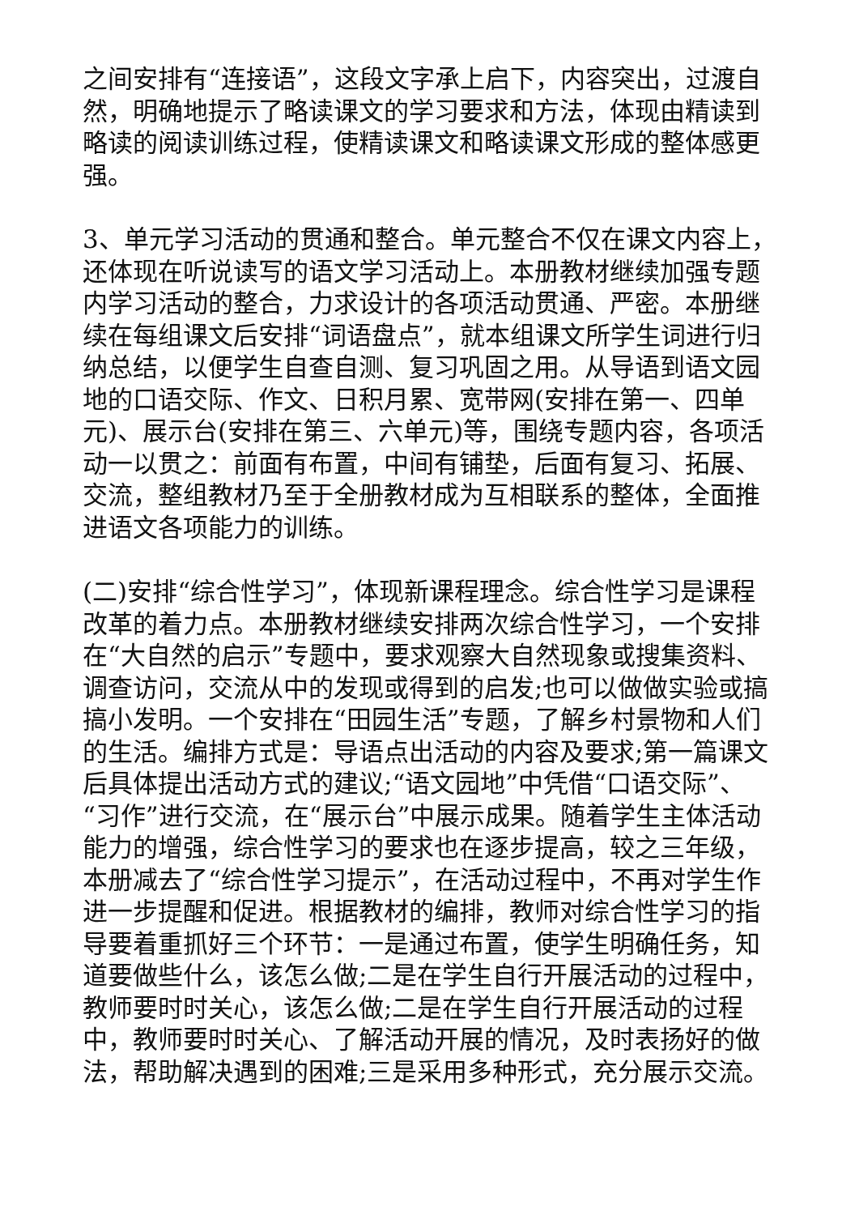之间安排有“连接语”，这段文字承上启下，内容突出，过渡自然，明确地提示了略读课文的学习要求和方法，体现由精读到略读的阅读训练过程，使精读课文和略读课文形成的整体感更强。
3、单元学习活动的贯通和整合。单元整合不仅在课文内容上，还体现在听说读写的语文学习活动上。本册教材继续加强专题内学习活动的整合，力求设计的各项活动贯通、严密。本册继续在每组课文后安排“词语盘点”，就本组课文所学生词进行归纳总结，以便学生自查自测、复习巩固之用。从导语到语文园地的口语交际、作文、日积月累、宽带网(安排在第一、四单元)、展示台(安排在第三、六单元)等，围绕专题内容，各项活动一以贯之：前面有布置，中间有铺垫，后面有复习、拓展、交流，整组教材乃至于全册教材成为互相联系的整体，全面推进语文各项能力的训练。
(二)安排“综合性学习”，体现新课程理念。综合性学习是课程改革的着力点。本册教材继续安排两次综合性学习，一个安排在“大自然的启示”专题中，要求观察大自然现象或搜集资料、调查访问，交流从中的发现或得到的启发;也可以做做实验或搞搞小发明。一个安排在“田园生活”专题，了解乡村景物和人们的生活。编排方式是：导语点出活动的内容及要求;第一篇课文后具体提出活动方式的建议;“语文园地”中凭借“口语交际”、“习作”进行交流，在“展示台”中展示成果。随着学生主体活动能力的增强，综合性学习的要求也在逐步提高，较之三年级，本册减去了“综合性学习提示”，在活动过程中，不再对学生作进一步提醒和促进。根据教材的编排，教师对综合性学习的指导要着重抓好三个环节：一是通过布置，使学生明确任务，知道要做些什么，该怎么做;二是在学生自行开展活动的过程中，教师要时时关心，该怎么做;二是在学生自行开展活动的过程中，教师要时时关心、了解活动开展的情况，及时表扬好的做法，帮助解决遇到的困难;三是采用多种形式，充分展示交流。